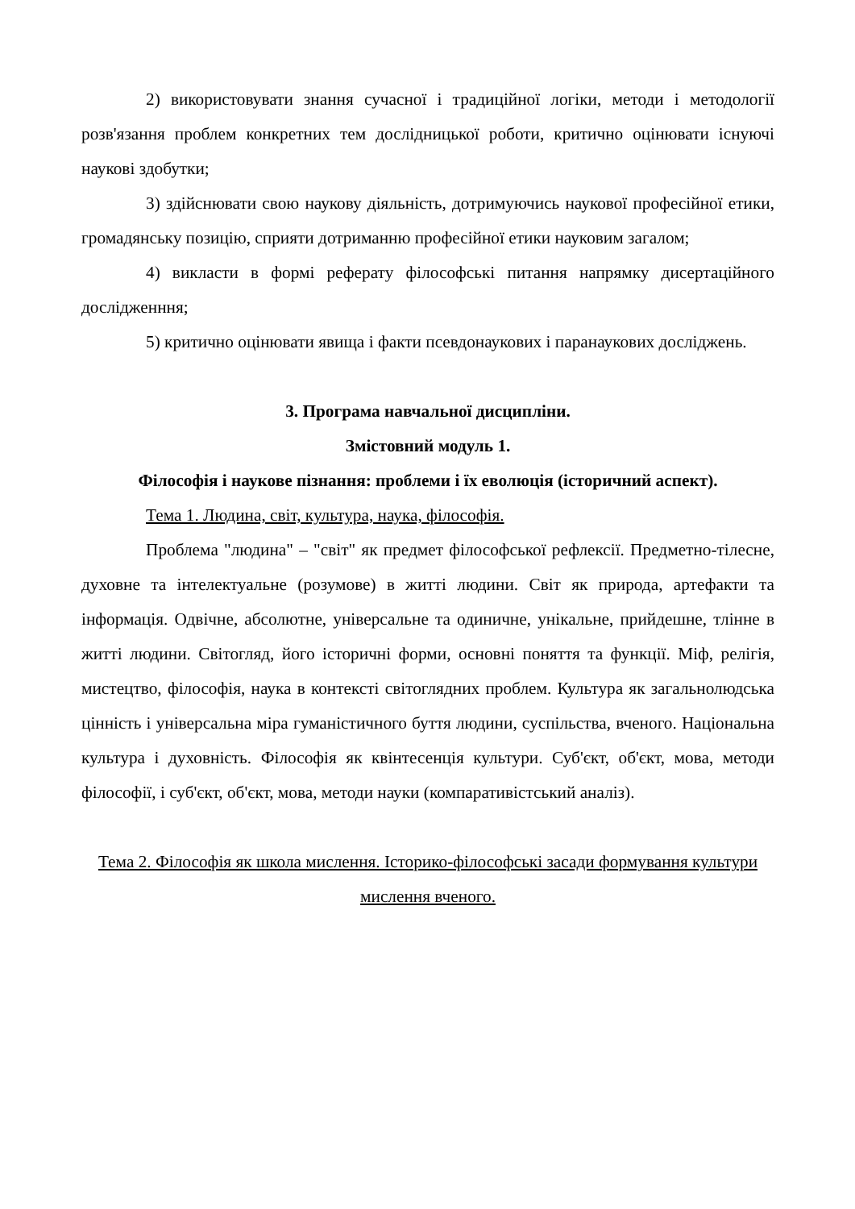2) використовувати знання сучасної і традиційної логіки, методи і методології розв'язання проблем конкретних тем дослідницької роботи, критично оцінювати існуючі наукові здобутки;
3) здійснювати свою наукову діяльність, дотримуючись наукової професійної етики, громадянську позицію, сприяти дотриманню професійної етики науковим загалом;
4) викласти в формі реферату філософські питання напрямку дисертаційного дослідженння;
5) критично оцінювати явища і факти псевдонаукових і паранаукових досліджень.
3. Програма навчальної дисципліни.
Змістовний модуль 1.
Філософія і наукове пізнання: проблеми і їх еволюція (історичний аспект).
Тема 1. Людина, світ, культура, наука, філософія.
Проблема "людина" – "світ" як предмет філософської рефлексії. Предметно-тілесне, духовне та інтелектуальне (розумове) в житті людини. Світ як природа, артефакти та інформація. Одвічне, абсолютне, універсальне та одиничне, унікальне, прийдешне, тлінне в житті людини. Світогляд, його історичні форми, основні поняття та функції. Міф, релігія, мистецтво, філософія, наука в контексті світоглядних проблем. Культура як загальнолюдська цінність і універсальна міра гуманістичного буття людини, суспільства, вченого. Національна культура і духовність. Філософія як квінтесенція культури. Суб'єкт, об'єкт, мова, методи філософії, і суб'єкт, об'єкт, мова, методи науки (компаративістський аналіз).
Тема 2. Філософія як школа мислення. Історико-філософські засади формування культури мислення вченого.